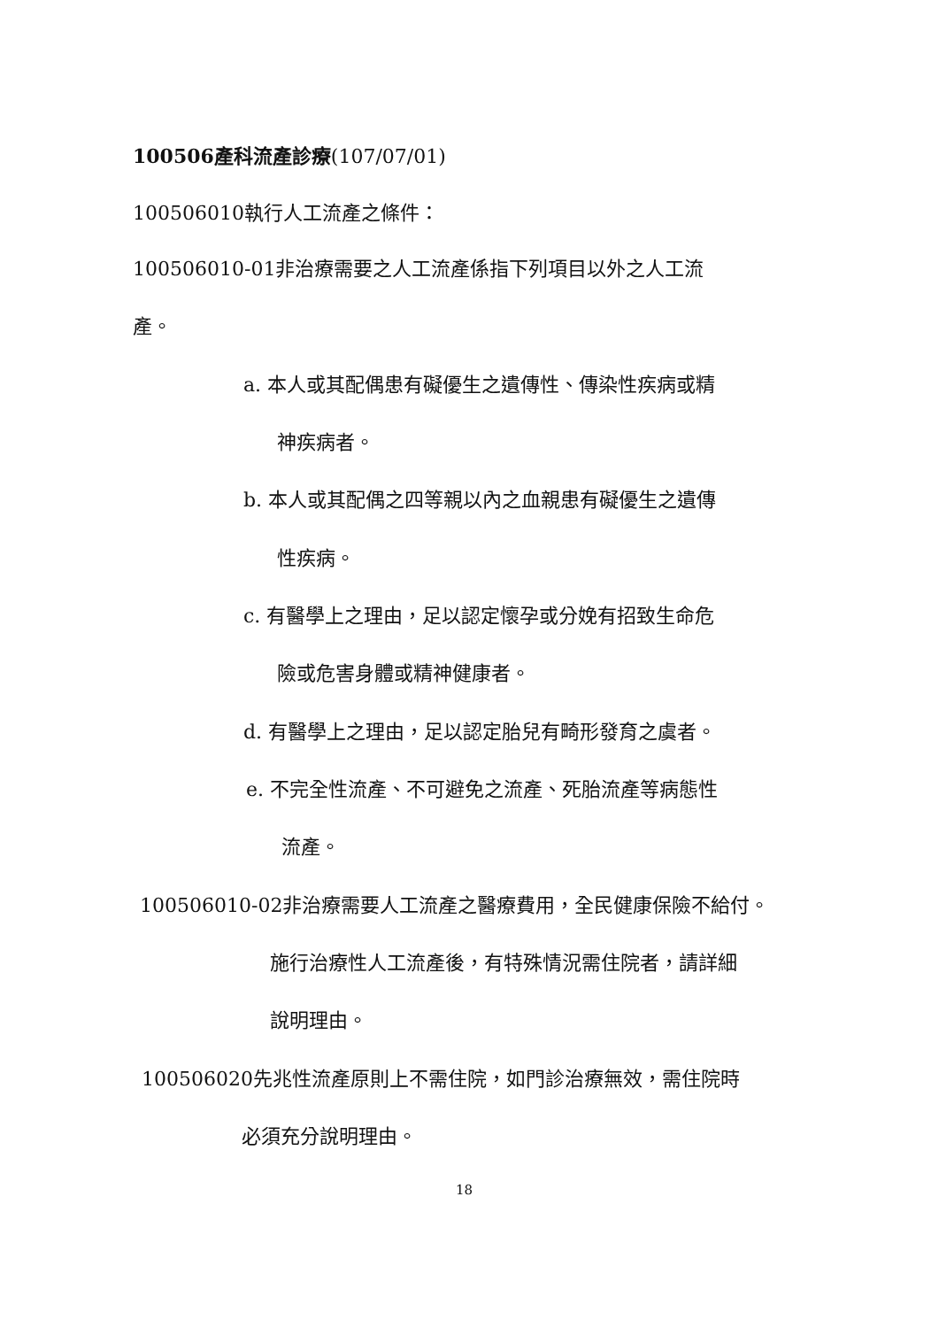100506產科流產診療(107/07/01)
100506010執行人工流產之條件：
100506010-01非治療需要之人工流產係指下列項目以外之人工流
產。
a. 本人或其配偶患有礙優生之遺傳性、傳染性疾病或精
神疾病者。
b. 本人或其配偶之四等親以內之血親患有礙優生之遺傳
性疾病。
c. 有醫學上之理由，足以認定懷孕或分娩有招致生命危
險或危害身體或精神健康者。
d. 有醫學上之理由，足以認定胎兒有畸形發育之虞者。
e. 不完全性流產、不可避免之流產、死胎流產等病態性
流產。
100506010-02非治療需要人工流產之醫療費用，全民健康保險不給付。
施行治療性人工流產後，有特殊情況需住院者，請詳細
說明理由。
100506020先兆性流產原則上不需住院，如門診治療無效，需住院時
必須充分說明理由。
18